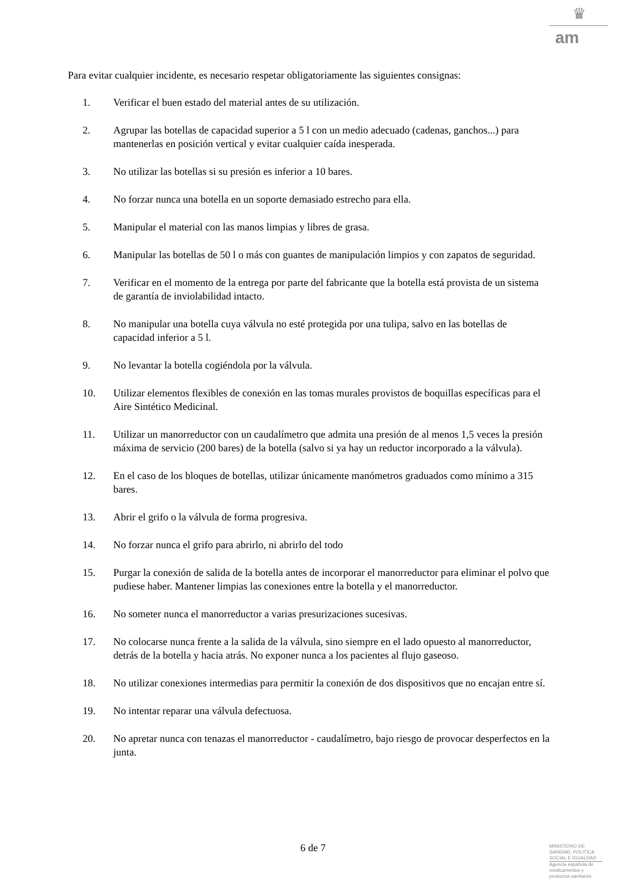♛
am
Para evitar cualquier incidente, es necesario respetar obligatoriamente las siguientes consignas:
1. Verificar el buen estado del material antes de su utilización.
2. Agrupar las botellas de capacidad superior a 5 l con un medio adecuado (cadenas, ganchos...) para mantenerlas en posición vertical y evitar cualquier caída inesperada.
3. No utilizar las botellas si su presión es inferior a 10 bares.
4. No forzar nunca una botella en un soporte demasiado estrecho para ella.
5. Manipular el material con las manos limpias y libres de grasa.
6. Manipular las botellas de 50 l o más con guantes de manipulación limpios y con zapatos de seguridad.
7. Verificar en el momento de la entrega por parte del fabricante que la botella está provista de un sistema de garantía de inviolabilidad intacto.
8. No manipular una botella cuya válvula no esté protegida por una tulipa, salvo en las botellas de capacidad inferior a 5 l.
9. No levantar la botella cogiéndola por la válvula.
10. Utilizar elementos flexibles de conexión en las tomas murales provistos de boquillas específicas para el Aire Sintético Medicinal.
11. Utilizar un manorreductor con un caudalímetro que admita una presión de al menos 1,5 veces la presión máxima de servicio (200 bares) de la botella (salvo si ya hay un reductor incorporado a la válvula).
12. En el caso de los bloques de botellas, utilizar únicamente manómetros graduados como mínimo a 315 bares.
13. Abrir el grifo o la válvula de forma progresiva.
14. No forzar nunca el grifo para abrirlo, ni abrirlo del todo
15. Purgar la conexión de salida de la botella antes de incorporar el manorreductor para eliminar el polvo que pudiese haber. Mantener limpias las conexiones entre la botella y el manorreductor.
16. No someter nunca el manorreductor a varias presurizaciones sucesivas.
17. No colocarse nunca frente a la salida de la válvula, sino siempre en el lado opuesto al manorreductor, detrás de la botella y hacia atrás. No exponer nunca a los pacientes al flujo gaseoso.
18. No utilizar conexiones intermedias para permitir la conexión de dos dispositivos que no encajan entre sí.
19. No intentar reparar una válvula defectuosa.
20. No apretar nunca con tenazas el manorreductor - caudalímetro, bajo riesgo de provocar desperfectos en la junta.
6 de 7
MINISTERIO DE
SANIDAD, POLITICA
SOCIAL E IGUALDAD
Agencia española de
medicamentos y
productos sanitarios